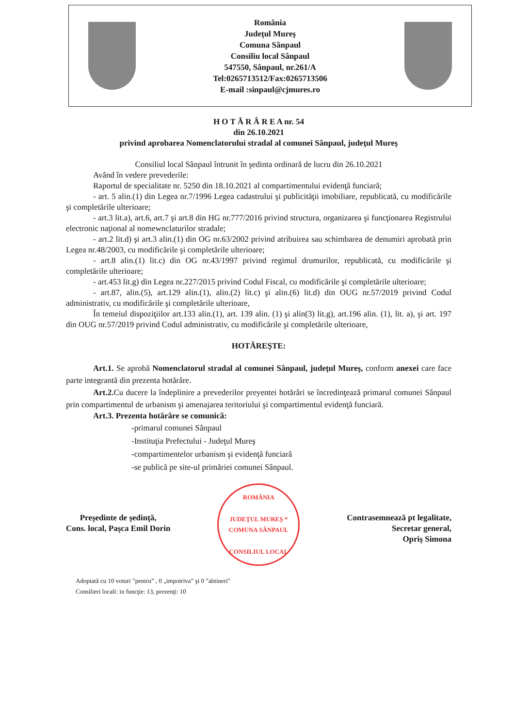România
Judeţul Mureş
Comuna Sânpaul
Consiliu local Sânpaul
547550, Sânpaul, nr.261/A
Tel:0265713512/Fax:0265713506
E-mail :sinpaul@cjmures.ro
H O T Ă R Â R E A nr. 54
din 26.10.2021
privind aprobarea Nomenclatorului stradal al comunei Sânpaul, judeţul Mureş
Consiliul local Sânpaul întrunit în şedinta ordinară de lucru din 26.10.2021
Având în vedere prevederile:
Raportul de specialitate nr. 5250 din 18.10.2021 al compartimentului evidenţă funciară;
- art. 5 alin.(1) din Legea nr.7/1996 Legea cadastrului şi publicităţii imobiliare, republicată, cu modificările şi completările ulterioare;
- art.3 lit.a), art.6, art.7 şi art.8 din HG nr.777/2016 privind structura, organizarea şi funcţionarea Registrului electronic naţional al nomewnclaturilor stradale;
- art.2 lit.d) şi art.3 alin.(1) din OG nr.63/2002 privind atribuirea sau schimbarea de denumiri aprobată prin Legea nr.48/2003, cu modificările şi completările ulterioare;
- art.8 alin.(1) lit.c) din OG nr.43/1997 privind regimul drumurilor, republicată, cu modificările şi completările ulterioare;
- art.453 lit.g) din Legea nr.227/2015 privind Codul Fiscal, cu modificările şi completările ulterioare;
- art.87, alin.(5), art.129 alin.(1), alin.(2) lit.c) şi alin.(6) lit.d) din OUG nr.57/2019 privind Codul administrativ, cu modificările şi completările ulterioare,
În temeiul dispoziţiilor art.133 alin.(1), art. 139 alin. (1) şi alin(3) lit.g), art.196 alin. (1), lit. a), şi art. 197 din OUG nr.57/2019 privind Codul administrativ, cu modificările şi completările ulterioare,
HOTĂREŞTE:
Art.1. Se aprobă Nomenclatorul stradal al comunei Sânpaul, judeţul Mureş, conform anexei care face parte integrantă din prezenta hotărâre.
Art.2. Cu ducere la îndeplinire a prevederilor preyentei hotărâri se încredinţează primarul comunei Sânpaul prin compartimentul de urbanism şi amenajarea teritoriului şi compartimentul evidenţă funciară.
Art.3. Prezenta hotărâre se comunică:
-primarul comunei Sânpaul
-Instituţia Prefectului - Judeţul Mureş
-compartimentelor urbanism şi evidenţă funciară
-se publică pe site-ul primăriei comunei Sânpaul.
Preşedinte de şedinţă,
Cons. local, Paşca Emil Dorin
ROMÂNIA
JUDEŢUL MUREŞ * COMUNA SÂNPAUL
CONSILIUL LOCAL
Contrasemnează pt legalitate,
Secretar general,
Opriş Simona
Adoptată cu 10 voturi ”pentru” , 0 „impotriva” şi 0 ”abtineri”
Consilieri locali: in funcţie: 13, prezenţi: 10